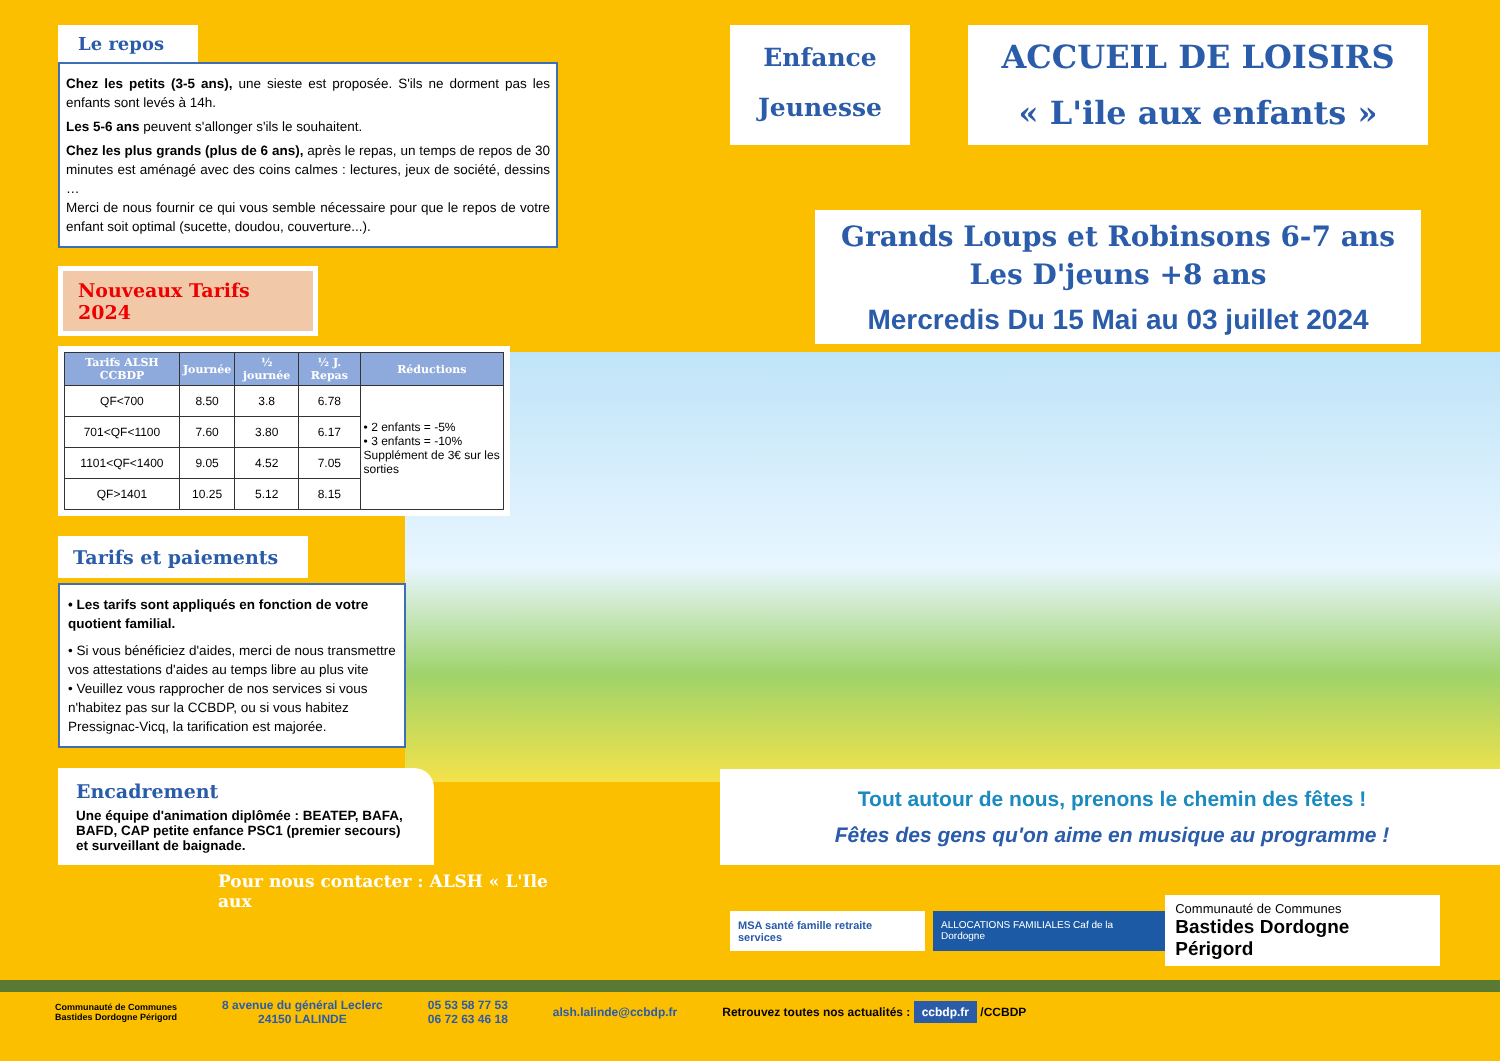Le repos
Chez les petits (3-5 ans), une sieste est proposée. S'ils ne dorment pas les enfants sont levés à 14h.
Les 5-6 ans peuvent s'allonger s'ils le souhaitent.
Chez les plus grands (plus de 6 ans), après le repas, un temps de repos de 30 minutes est aménagé avec des coins calmes : lectures, jeux de société, dessins …
Merci de nous fournir ce qui vous semble nécessaire pour que le repos de votre enfant soit optimal (sucette, doudou, couverture...).
Nouveaux Tarifs 2024
| Tarifs ALSH CCBDP | Journée | ½ journée | ½ J. Repas | Réductions |
| --- | --- | --- | --- | --- |
| QF<700 | 8.50 | 3.8 | 6.78 | • 2 enfants = -5% • 3 enfants = -10% Supplément de 3€ sur les sorties |
| 701<QF<1100 | 7.60 | 3.80 | 6.17 | |
| 1101<QF<1400 | 9.05 | 4.52 | 7.05 | |
| QF>1401 | 10.25 | 5.12 | 8.15 | |
Tarifs et paiements
• Les tarifs sont appliqués en fonction de votre quotient familial.
• Si vous bénéficiez d'aides, merci de nous transmettre vos attestations d'aides au temps libre au plus vite
• Veuillez vous rapprocher de nos services si vous n'habitez pas sur la CCBDP, ou si vous habitez Pressignac-Vicq, la tarification est majorée.
Encadrement
Une équipe d'animation diplômée : BEATEP, BAFA, BAFD, CAP petite enfance PSC1 (premier secours) et surveillant de baignade.
Pour nous contacter : ALSH « L'Ile aux
Enfance
Jeunesse
ACCUEIL DE LOISIRS
« L'ile aux enfants »
Grands Loups et Robinsons 6-7 ans
Les D'jeuns +8 ans
Mercredis Du 15 Mai au 03 juillet 2024
Tout autour de nous, prenons le chemin des fêtes !
Fêtes des gens qu'on aime en musique au programme !
MSA santé famille retraite services
ALLOCATIONS FAMILIALES Caf de la Dordogne
Communauté de Communes
Bastides Dordogne Périgord
Communauté de Communes
Bastides Dordogne Périgord
8 avenue du général Leclerc
24150 LALINDE
05 53 58 77 53
06 72 63 46 18
alsh.lalinde@ccbdp.fr
Retrouvez toutes nos actualités : ccbdp.fr /CCBDP